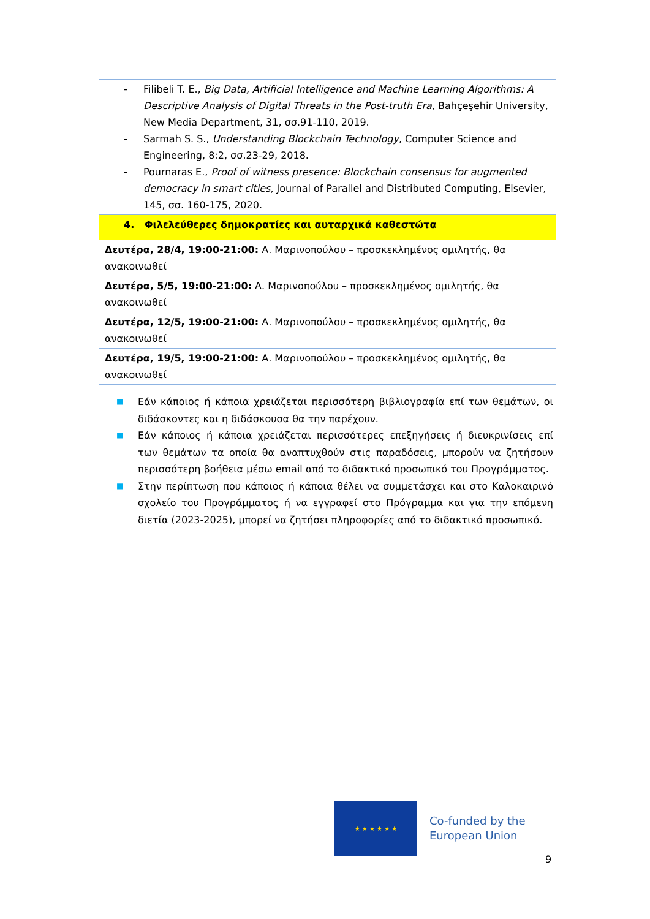| - Filibeli T. E., Big Data, Artificial Intelligence and Machine Learning Algorithms: A Descriptive Analysis of Digital Threats in the Post-truth Era , Bahçeşehir University, New Media Department, 31, σσ.91-110, 2019. - Sarmah S. S., Understanding Blockchain Technology , Computer Science and Engineering, 8:2, σσ.23-29, 2018. - Pournaras E., Proof of witness presence: Blockchain consensus for augmented democracy in smart cities , Journal of Parallel and Distributed Computing, Elsevier, 145, σσ. 160-175, 2020. |
| 4. Φιλελεύθερες δημοκρατίες και αυταρχικά καθεστώτα |
| Δευτέρα, 28/4, 19:00-21:00: Α. Μαρινοπούλου – προσκεκλημένος ομιλητής, θα ανακοινωθεί |
| Δευτέρα, 5/5, 19:00-21:00: Α. Μαρινοπούλου – προσκεκλημένος ομιλητής, θα ανακοινωθεί |
| Δευτέρα, 12/5, 19:00-21:00: Α. Μαρινοπούλου – προσκεκλημένος ομιλητής, θα ανακοινωθεί |
| Δευτέρα, 19/5, 19:00-21:00: Α. Μαρινοπούλου – προσκεκλημένος ομιλητής, θα ανακοινωθεί |
■
Εάν κάποιος ή κάποια χρειάζεται περισσότερη βιβλιογραφία επί των θεμάτων, οι διδάσκοντες και η διδάσκουσα θα την παρέχουν.
■
Εάν κάποιος ή κάποια χρειάζεται περισσότερες επεξηγήσεις ή διευκρινίσεις επί των θεμάτων τα οποία θα αναπτυχθούν στις παραδόσεις, μπορούν να ζητήσουν περισσότερη βοήθεια μέσω email από το διδακτικό προσωπικό του Προγράμματος.
■
Στην περίπτωση που κάποιος ή κάποια θέλει να συμμετάσχει και στο Καλοκαιρινό σχολείο του Προγράμματος ή να εγγραφεί στο Πρόγραμμα και για την επόμενη διετία (2023-2025), μπορεί να ζητήσει πληροφορίες από το διδακτικό προσωπικό.
★ ★ ★ ★ ★ ★
Co-funded by the
European Union
9